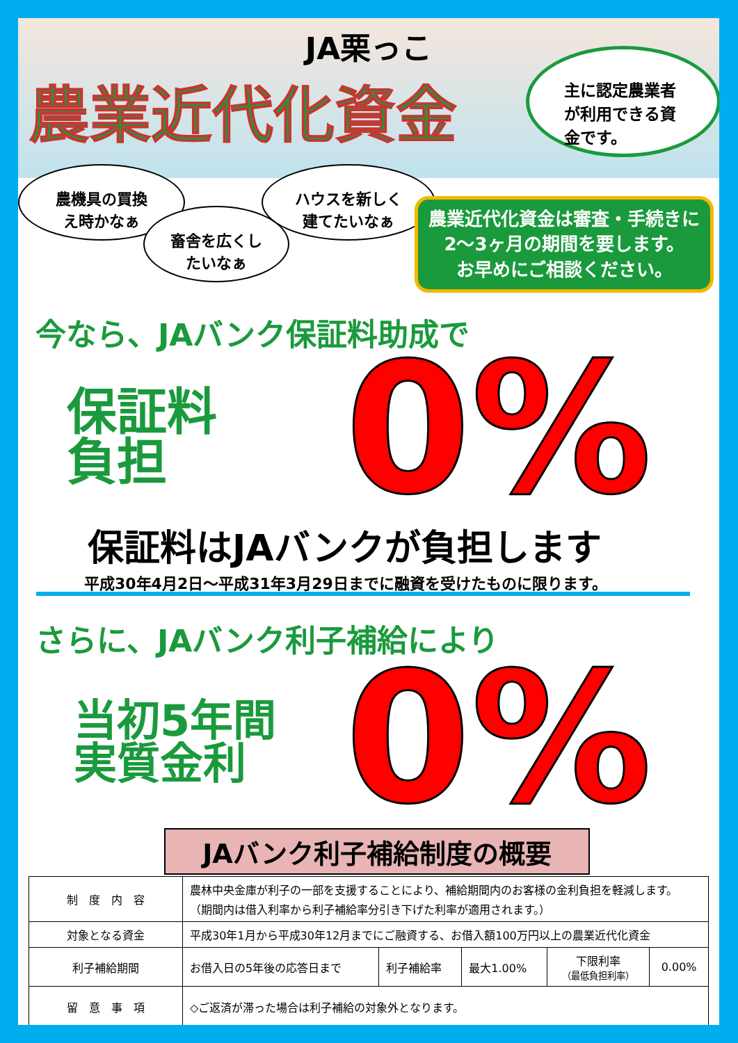JA栗っこ
農業近代化資金
主に認定農業者
が利用できる資
金です。
農機具の買換
え時かなぁ
畜舎を広くし
たいなぁ
ハウスを新しく
建てたいなぁ
農業近代化資金は審査・手続きに
2～3ヶ月の期間を要します。
お早めにご相談ください。
今なら、JAバンク保証料助成で
保証料
負担
0%
保証料はJAバンクが負担します
平成30年4月2日～平成31年3月29日までに融資を受けたものに限ります。
さらに、JAバンク利子補給により
当初5年間
実質金利
0%
JAバンク利子補給制度の概要
| 制 度 内 容 | 農林中央金庫が利子の一部を支援することにより、補給期間内のお客様の金利負担を軽減します。 （期間内は借入利率から利子補給率分引き下げた利率が適用されます。） | | | | |
| 対象となる資金 | 平成30年1月から平成30年12月までにご融資する、お借入額100万円以上の農業近代化資金 | | | | |
| 利子補給期間 | お借入日の5年後の応答日まで | 利子補給率 | 最大1.00% | 下限利率 （最低負担利率） | 0.00% |
| 留 意 事 項 | ◇ご返済が滞った場合は利子補給の対象外となります。 | | | | |